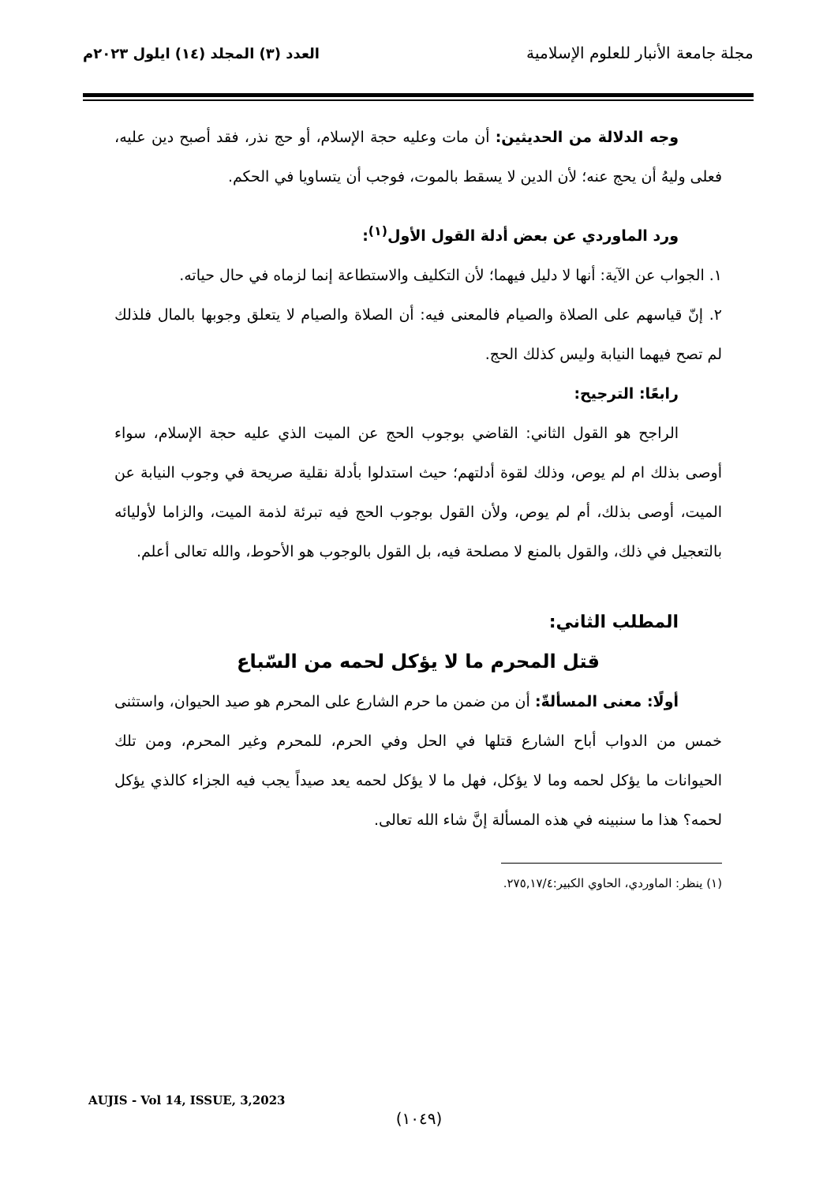مجلة جامعة الأنبار للعلوم الإسلامية
العدد (٣) المجلد (١٤) ايلول ٢٠٢٣م
وجه الدلالة من الحديثين: أن مات وعليه حجة الإسلام، أو حج نذر، فقد أصبح دين عليه، فعلى وليهُ أن يحج عنه؛ لأن الدين لا يسقط بالموت، فوجب أن يتساويا في الحكم.
ورد الماوردي عن بعض أدلة القول الأول<sup>(١)</sup>:
١. الجواب عن الآية: أنها لا دليل فيهما؛ لأن التكليف والاستطاعة إنما لزماه في حال حياته.
٢. إنّ قياسهم على الصلاة والصيام فالمعنى فيه: أن الصلاة والصيام لا يتعلق وجوبها بالمال فلذلك لم تصح فيهما النيابة وليس كذلك الحج.
رابعًا: الترجيح:
الراجح هو القول الثاني: القاضي بوجوب الحج عن الميت الذي عليه حجة الإسلام، سواء أوصى بذلك ام لم يوص، وذلك لقوة أدلتهم؛ حيث استدلوا بأدلة نقلية صريحة في وجوب النيابة عن الميت، أوصى بذلك، أم لم يوص، ولأن القول بوجوب الحج فيه تبرئة لذمة الميت، والزاما لأوليائه بالتعجيل في ذلك، والقول بالمنع لا مصلحة فيه، بل القول بالوجوب هو الأحوط، والله تعالى أعلم.
المطلب الثاني:
قتل المحرم ما لا يؤكل لحمه من السّباع
أولًا: معنى المسألةّ: أن من ضمن ما حرم الشارع على المحرم هو صيد الحيوان، واستثنى خمس من الدواب أباح الشارع قتلها في الحل وفي الحرم، للمحرم وغير المحرم، ومن تلك الحيوانات ما يؤكل لحمه وما لا يؤكل، فهل ما لا يؤكل لحمه يعد صيداً يجب فيه الجزاء كالذي يؤكل لحمه؟ هذا ما سنبينه في هذه المسألة إنَّ شاء الله تعالى.
(١) ينظر: الماوردي، الحاوي الكبير:٢٧٥,١٧/٤.
AUJIS - Vol 14, ISSUE, 3,2023
(١٠٤٩)